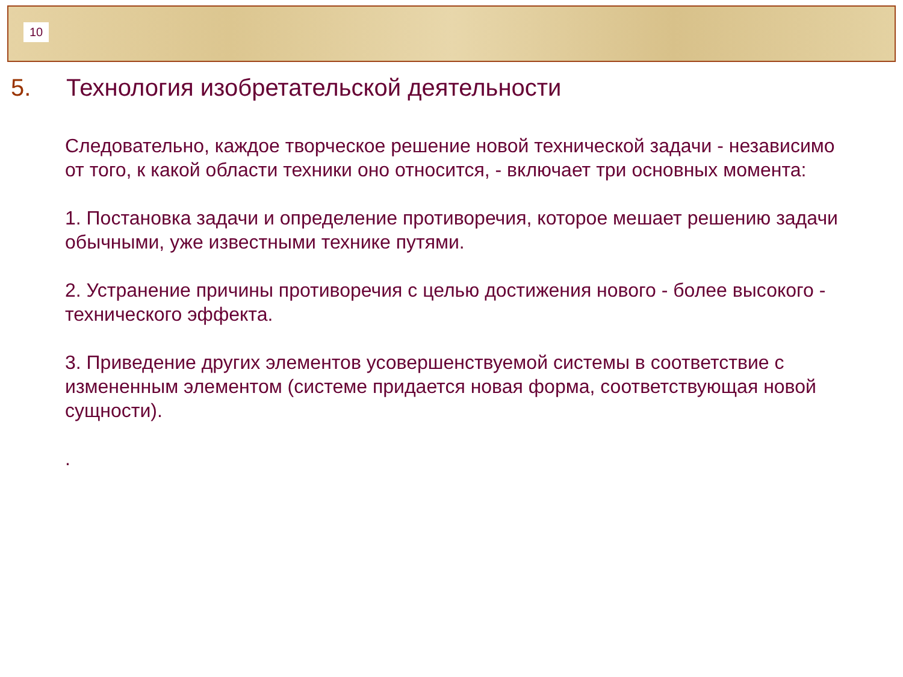10
5. Технология изобретательской деятельности
Следовательно, каждое творческое решение новой технической задачи - независимо от того, к какой области техники оно относится, - включает три основных момента:
1. Постановка задачи и определение противоречия, которое мешает решению задачи обычными, уже известными технике путями.
2. Устранение причины противоречия с целью достижения нового - более высокого - технического эффекта.
3. Приведение других элементов усовершенствуемой системы в соответствие с измененным элементом (системе придается новая форма, соответствующая новой сущности).
.